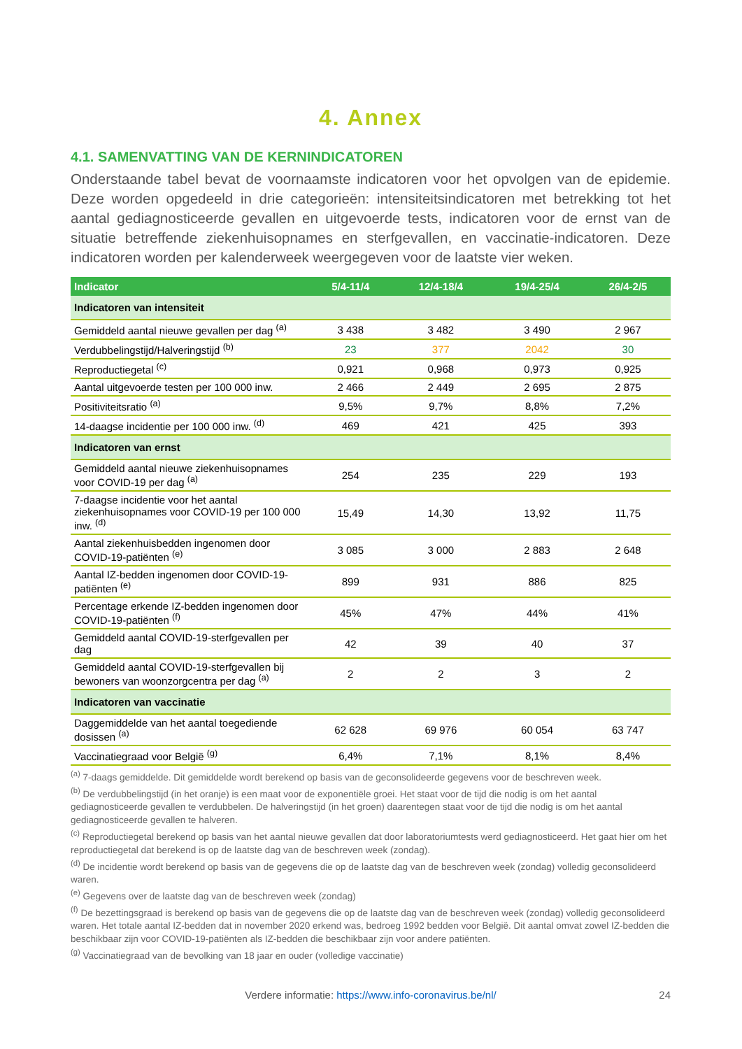4. Annex
4.1. SAMENVATTING VAN DE KERNINDICATOREN
Onderstaande tabel bevat de voornaamste indicatoren voor het opvolgen van de epidemie. Deze worden opgedeeld in drie categorieën: intensiteitsindicatoren met betrekking tot het aantal gediagnosticeerde gevallen en uitgevoerde tests, indicatoren voor de ernst van de situatie betreffende ziekenhuisopnames en sterfgevallen, en vaccinatie-indicatoren. Deze indicatoren worden per kalenderweek weergegeven voor de laatste vier weken.
| Indicator | 5/4-11/4 | 12/4-18/4 | 19/4-25/4 | 26/4-2/5 |
| --- | --- | --- | --- | --- |
| Indicatoren van intensiteit | | | | |
| Gemiddeld aantal nieuwe gevallen per dag <sup>(a)</sup> | 3 438 | 3 482 | 3 490 | 2 967 |
| Verdubbelingstijd/Halveringstijd <sup>(b)</sup> | 23 | 377 | 2042 | 30 |
| Reproductiegetal <sup>(c)</sup> | 0,921 | 0,968 | 0,973 | 0,925 |
| Aantal uitgevoerde testen per 100 000 inw. | 2 466 | 2 449 | 2 695 | 2 875 |
| Positiviteitsratio <sup>(a)</sup> | 9,5% | 9,7% | 8,8% | 7,2% |
| 14-daagse incidentie per 100 000 inw. <sup>(d)</sup> | 469 | 421 | 425 | 393 |
| Indicatoren van ernst | | | | |
| Gemiddeld aantal nieuwe ziekenhuisopnames voor COVID-19 per dag <sup>(a)</sup> | 254 | 235 | 229 | 193 |
| 7-daagse incidentie voor het aantal ziekenhuisopnames voor COVID-19 per 100 000 inw. <sup>(d)</sup> | 15,49 | 14,30 | 13,92 | 11,75 |
| Aantal ziekenhuisbedden ingenomen door COVID-19-patiënten <sup>(e)</sup> | 3 085 | 3 000 | 2 883 | 2 648 |
| Aantal IZ-bedden ingenomen door COVID-19-patiënten <sup>(e)</sup> | 899 | 931 | 886 | 825 |
| Percentage erkende IZ-bedden ingenomen door COVID-19-patiënten <sup>(f)</sup> | 45% | 47% | 44% | 41% |
| Gemiddeld aantal COVID-19-sterfgevallen per dag | 42 | 39 | 40 | 37 |
| Gemiddeld aantal COVID-19-sterfgevallen bij bewoners van woonzorgcentra per dag <sup>(a)</sup> | 2 | 2 | 3 | 2 |
| Indicatoren van vaccinatie | | | | |
| Daggemiddelde van het aantal toegediende dosissen <sup>(a)</sup> | 62 628 | 69 976 | 60 054 | 63 747 |
| Vaccinatiegraad voor België <sup>(g)</sup> | 6,4% | 7,1% | 8,1% | 8,4% |
<sup>(a)</sup> 7-daags gemiddelde. Dit gemiddelde wordt berekend op basis van de geconsolideerde gegevens voor de beschreven week.
<sup>(b)</sup> De verdubbelingstijd (in het oranje) is een maat voor de exponentiële groei. Het staat voor de tijd die nodig is om het aantal gediagnosticeerde gevallen te verdubbelen. De halveringstijd (in het groen) daarentegen staat voor de tijd die nodig is om het aantal gediagnosticeerde gevallen te halveren.
<sup>(c)</sup> Reproductiegetal berekend op basis van het aantal nieuwe gevallen dat door laboratoriumtests werd gediagnosticeerd. Het gaat hier om het reproductiegetal dat berekend is op de laatste dag van de beschreven week (zondag).
<sup>(d)</sup> De incidentie wordt berekend op basis van de gegevens die op de laatste dag van de beschreven week (zondag) volledig geconsolideerd waren.
<sup>(e)</sup> Gegevens over de laatste dag van de beschreven week (zondag)
<sup>(f)</sup> De bezettingsgraad is berekend op basis van de gegevens die op de laatste dag van de beschreven week (zondag) volledig geconsolideerd waren. Het totale aantal IZ-bedden dat in november 2020 erkend was, bedroeg 1992 bedden voor België. Dit aantal omvat zowel IZ-bedden die beschikbaar zijn voor COVID-19-patiënten als IZ-bedden die beschikbaar zijn voor andere patiënten.
<sup>(g)</sup> Vaccinatiegraad van de bevolking van 18 jaar en ouder (volledige vaccinatie)
Verdere informatie: https://www.info-coronavirus.be/nl/ 24